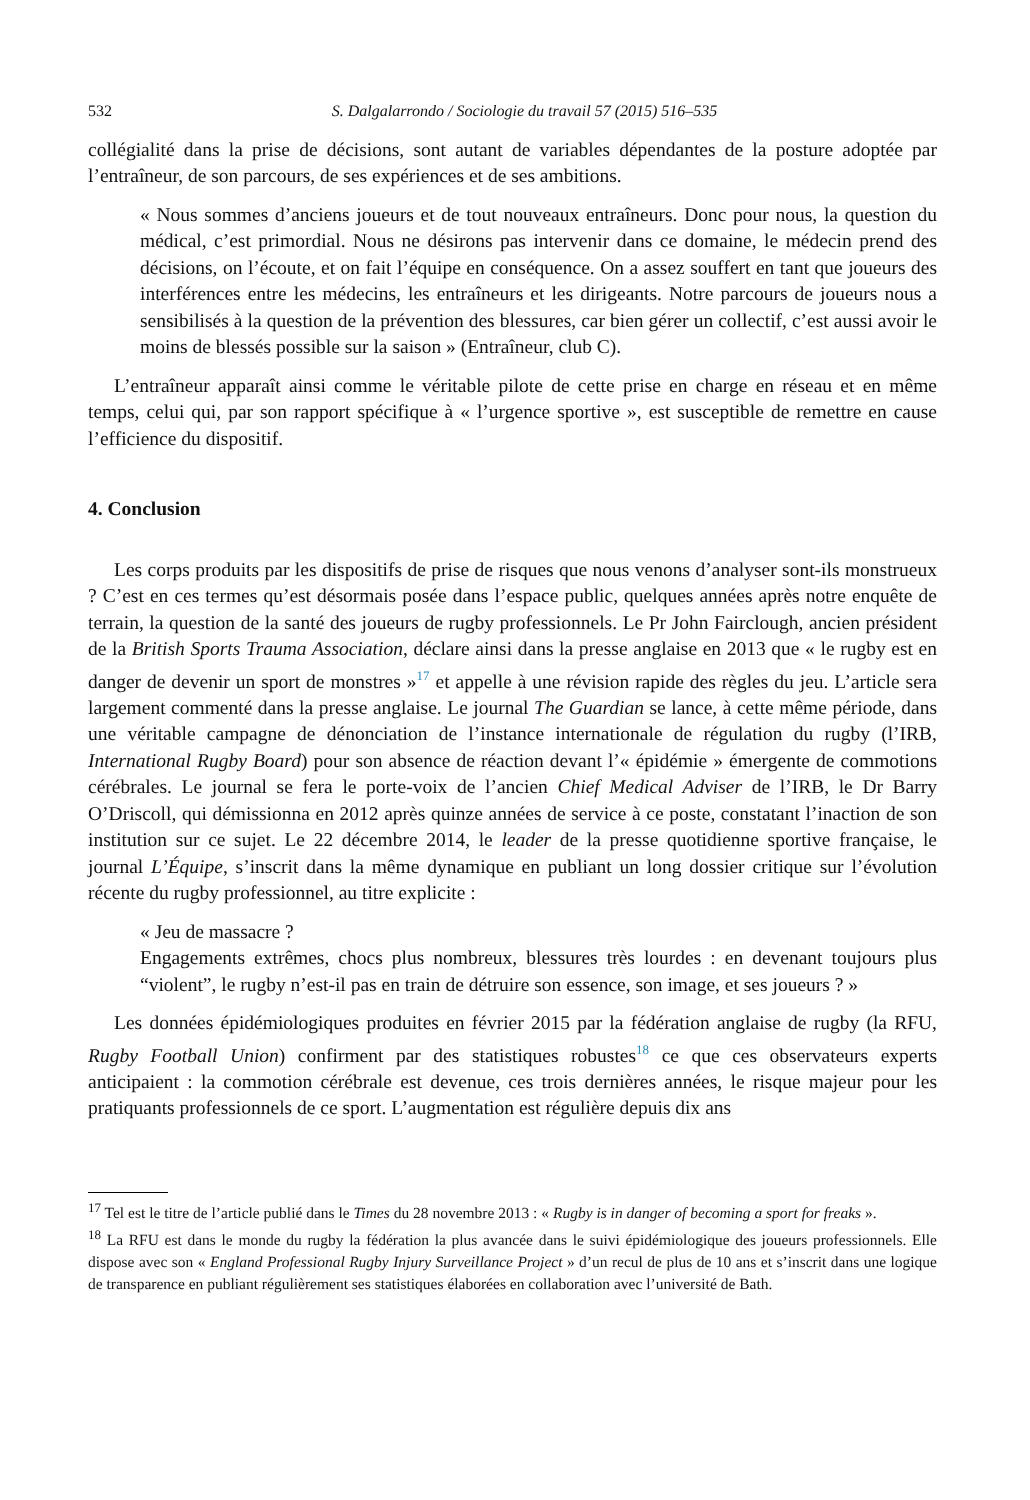532 S. Dalgalarrondo / Sociologie du travail 57 (2015) 516–535
collégialité dans la prise de décisions, sont autant de variables dépendantes de la posture adoptée par l’entraîneur, de son parcours, de ses expériences et de ses ambitions.
« Nous sommes d’anciens joueurs et de tout nouveaux entraîneurs. Donc pour nous, la question du médical, c’est primordial. Nous ne désirons pas intervenir dans ce domaine, le médecin prend des décisions, on l’écoute, et on fait l’équipe en conséquence. On a assez souffert en tant que joueurs des interférences entre les médecins, les entraîneurs et les dirigeants. Notre parcours de joueurs nous a sensibilisés à la question de la prévention des blessures, car bien gérer un collectif, c’est aussi avoir le moins de blessés possible sur la saison » (Entraîneur, club C).
L’entraîneur apparaît ainsi comme le véritable pilote de cette prise en charge en réseau et en même temps, celui qui, par son rapport spécifique à « l’urgence sportive », est susceptible de remettre en cause l’efficience du dispositif.
4. Conclusion
Les corps produits par les dispositifs de prise de risques que nous venons d’analyser sont-ils monstrueux ? C’est en ces termes qu’est désormais posée dans l’espace public, quelques années après notre enquête de terrain, la question de la santé des joueurs de rugby professionnels. Le Pr John Fairclough, ancien président de la British Sports Trauma Association, déclare ainsi dans la presse anglaise en 2013 que « le rugby est en danger de devenir un sport de monstres »<sup>17</sup> et appelle à une révision rapide des règles du jeu. L’article sera largement commenté dans la presse anglaise. Le journal The Guardian se lance, à cette même période, dans une véritable campagne de dénonciation de l’instance internationale de régulation du rugby (l’IRB, International Rugby Board) pour son absence de réaction devant l’« épidémie » émergente de commotions cérébrales. Le journal se fera le porte-voix de l’ancien Chief Medical Adviser de l’IRB, le Dr Barry O’Driscoll, qui démissionna en 2012 après quinze années de service à ce poste, constatant l’inaction de son institution sur ce sujet. Le 22 décembre 2014, le leader de la presse quotidienne sportive française, le journal L’Équipe, s’inscrit dans la même dynamique en publiant un long dossier critique sur l’évolution récente du rugby professionnel, au titre explicite :
« Jeu de massacre ?
Engagements extrêmes, chocs plus nombreux, blessures très lourdes : en devenant toujours plus “violent”, le rugby n’est-il pas en train de détruire son essence, son image, et ses joueurs ? »
Les données épidémiologiques produites en février 2015 par la fédération anglaise de rugby (la RFU, Rugby Football Union) confirment par des statistiques robustes<sup>18</sup> ce que ces observateurs experts anticipaient : la commotion cérébrale est devenue, ces trois dernières années, le risque majeur pour les pratiquants professionnels de ce sport. L’augmentation est régulière depuis dix ans
<sup>17</sup> Tel est le titre de l’article publié dans le Times du 28 novembre 2013 : « Rugby is in danger of becoming a sport for freaks ».
<sup>18</sup> La RFU est dans le monde du rugby la fédération la plus avancée dans le suivi épidémiologique des joueurs professionnels. Elle dispose avec son « England Professional Rugby Injury Surveillance Project » d’un recul de plus de 10 ans et s’inscrit dans une logique de transparence en publiant régulièrement ses statistiques élaborées en collaboration avec l’université de Bath.